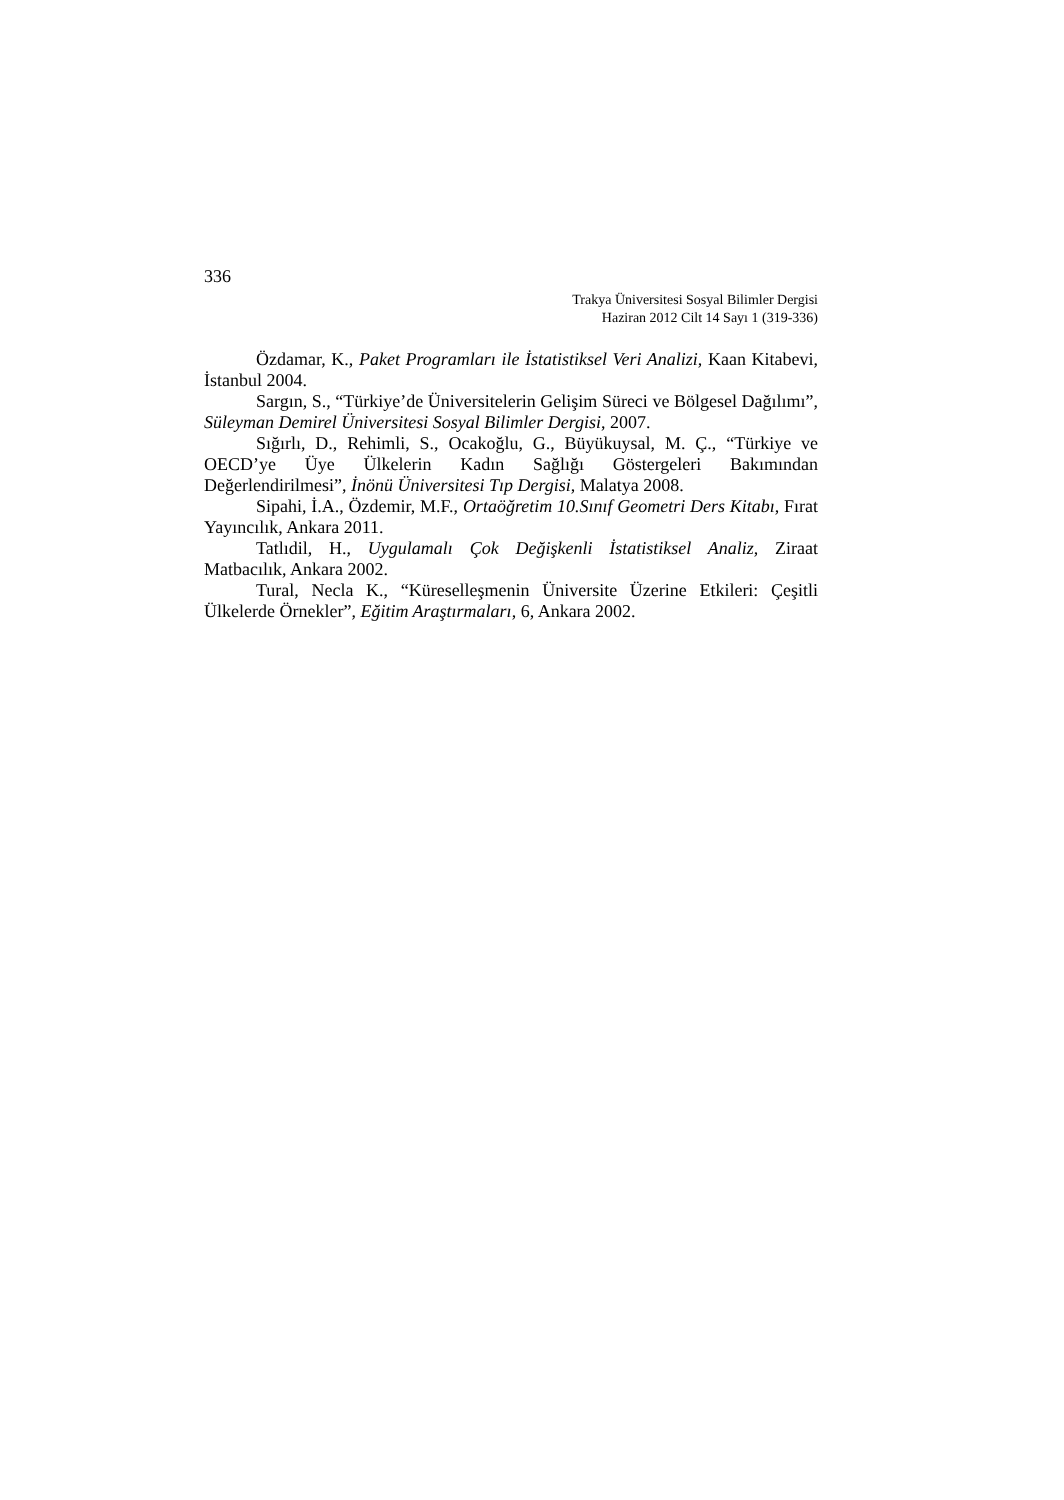336
Trakya Üniversitesi Sosyal Bilimler Dergisi
Haziran 2012 Cilt 14 Sayı 1 (319-336)
Özdamar, K., Paket Programları ile İstatistiksel Veri Analizi, Kaan Kitabevi, İstanbul 2004.
Sargın, S., “Türkiye’de Üniversitelerin Gelişim Süreci ve Bölgesel Dağılımı”, Süleyman Demirel Üniversitesi Sosyal Bilimler Dergisi, 2007.
Sığırlı, D., Rehimli, S., Ocakoğlu, G., Büyükuysal, M. Ç., “Türkiye ve OECD’ye Üye Ülkelerin Kadın Sağlığı Göstergeleri Bakımından Değerlendirilmesi”, İnönü Üniversitesi Tıp Dergisi, Malatya 2008.
Sipahi, İ.A., Özdemir, M.F., Ortaöğretim 10.Sınıf Geometri Ders Kitabı, Fırat Yayıncılık, Ankara 2011.
Tatlıdil, H., Uygulamalı Çok Değişkenli İstatistiksel Analiz, Ziraat Matbacılık, Ankara 2002.
Tural, Necla K., “Küreselleşmenin Üniversite Üzerine Etkileri: Çeşitli Ülkelerde Örnekler”, Eğitim Araştırmaları, 6, Ankara 2002.